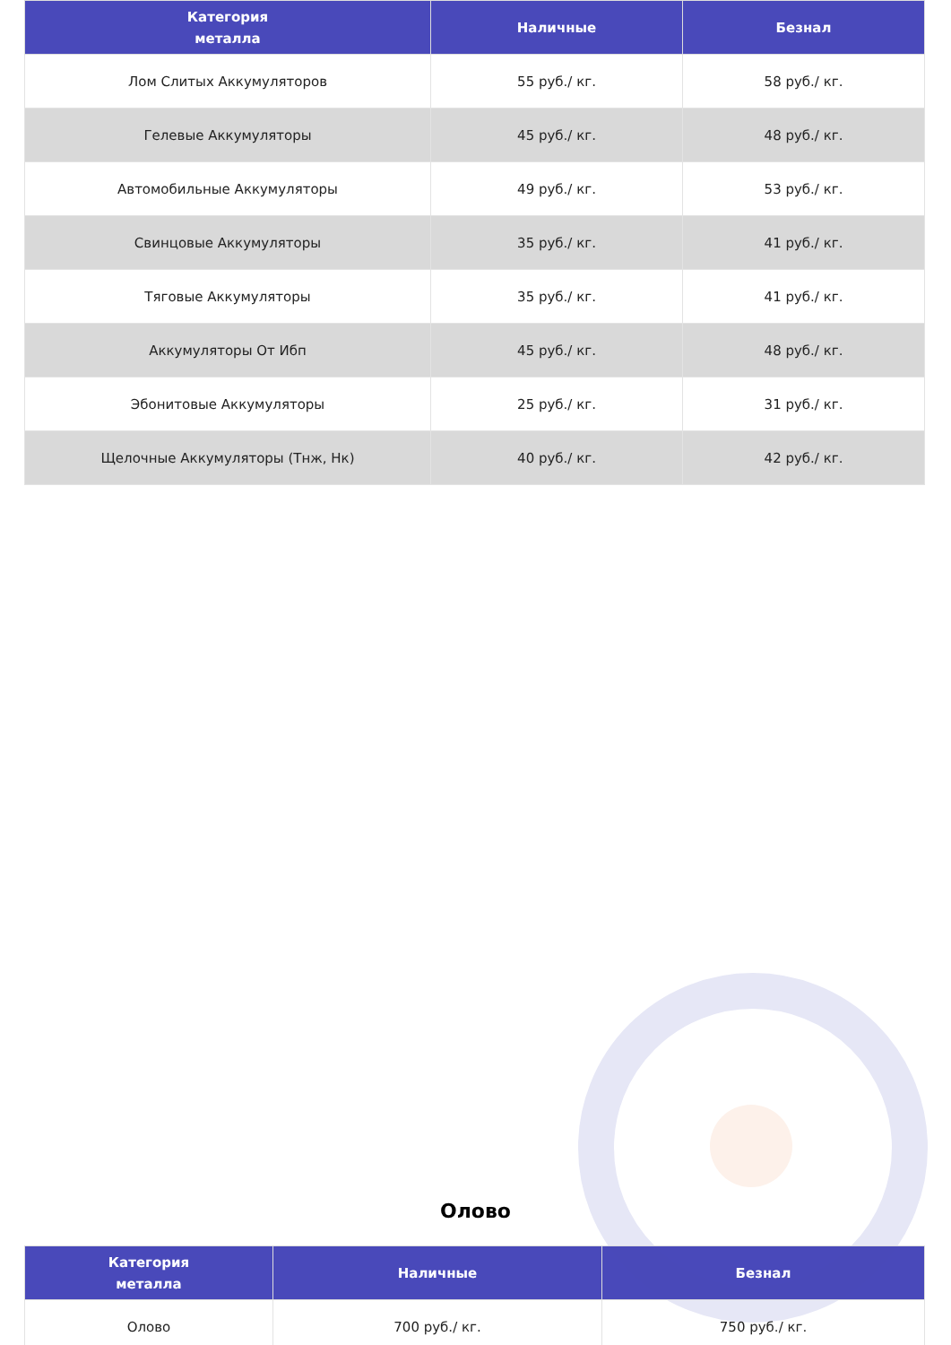| Категория металла | Наличные | Безнал |
| --- | --- | --- |
| Лом Слитых Аккумуляторов | 55 руб./ кг. | 58 руб./ кг. |
| Гелевые Аккумуляторы | 45 руб./ кг. | 48 руб./ кг. |
| Автомобильные Аккумуляторы | 49 руб./ кг. | 53 руб./ кг. |
| Свинцовые Аккумуляторы | 35 руб./ кг. | 41 руб./ кг. |
| Тяговые Аккумуляторы | 35 руб./ кг. | 41 руб./ кг. |
| Аккумуляторы От Ибп | 45 руб./ кг. | 48 руб./ кг. |
| Эбонитовые Аккумуляторы | 25 руб./ кг. | 31 руб./ кг. |
| Щелочные Аккумуляторы (Тнж, Нк) | 40 руб./ кг. | 42 руб./ кг. |
Олово
| Категория металла | Наличные | Безнал |
| --- | --- | --- |
| Олово | 700 руб./ кг. | 750 руб./ кг. |